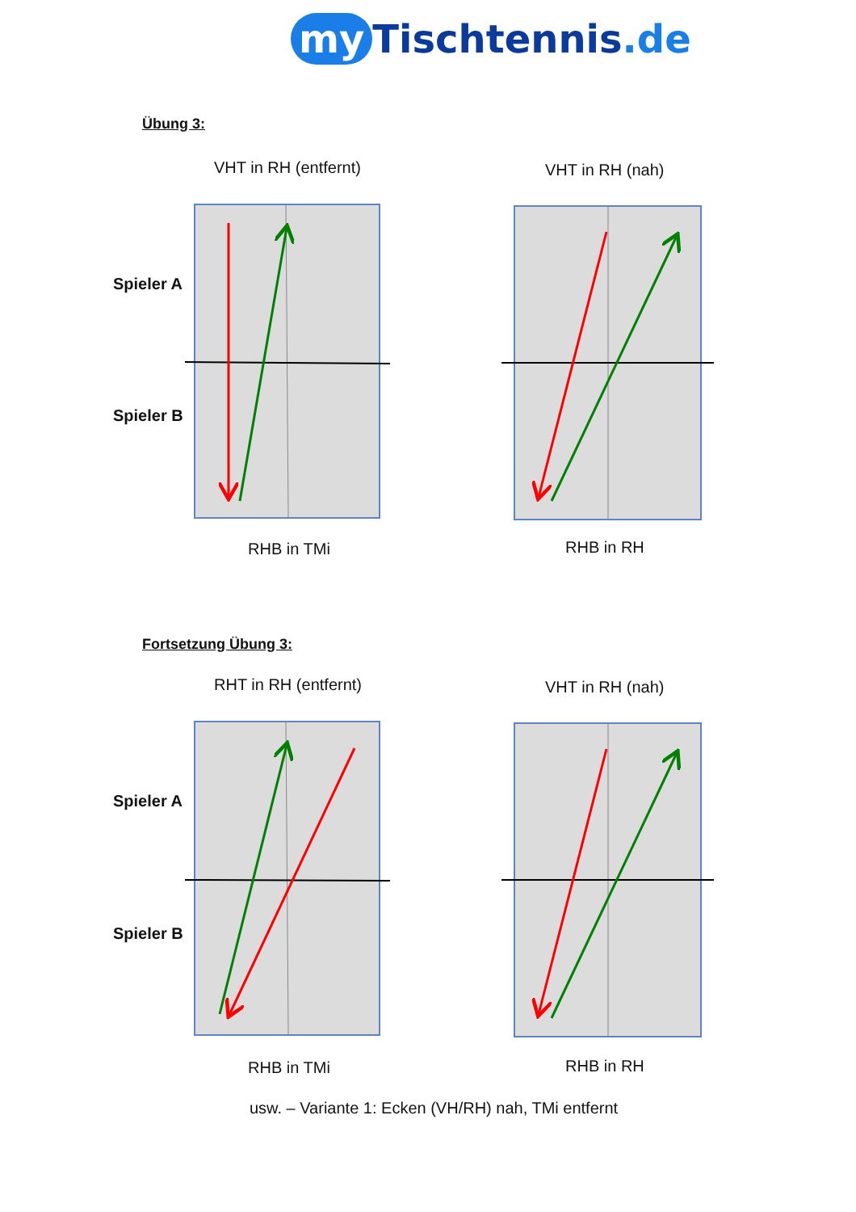my Tischtennis.de
Übung 3:
VHT in RH (entfernt) VHT in RH (nah)
Spieler A
Spieler B
RHB in TMi RHB in RH
Fortsetzung Übung 3:
RHT in RH (entfernt) VHT in RH (nah)
Spieler A
Spieler B
RHB in TMi RHB in RH
usw. – Variante 1: Ecken (VH/RH) nah, TMi entfernt